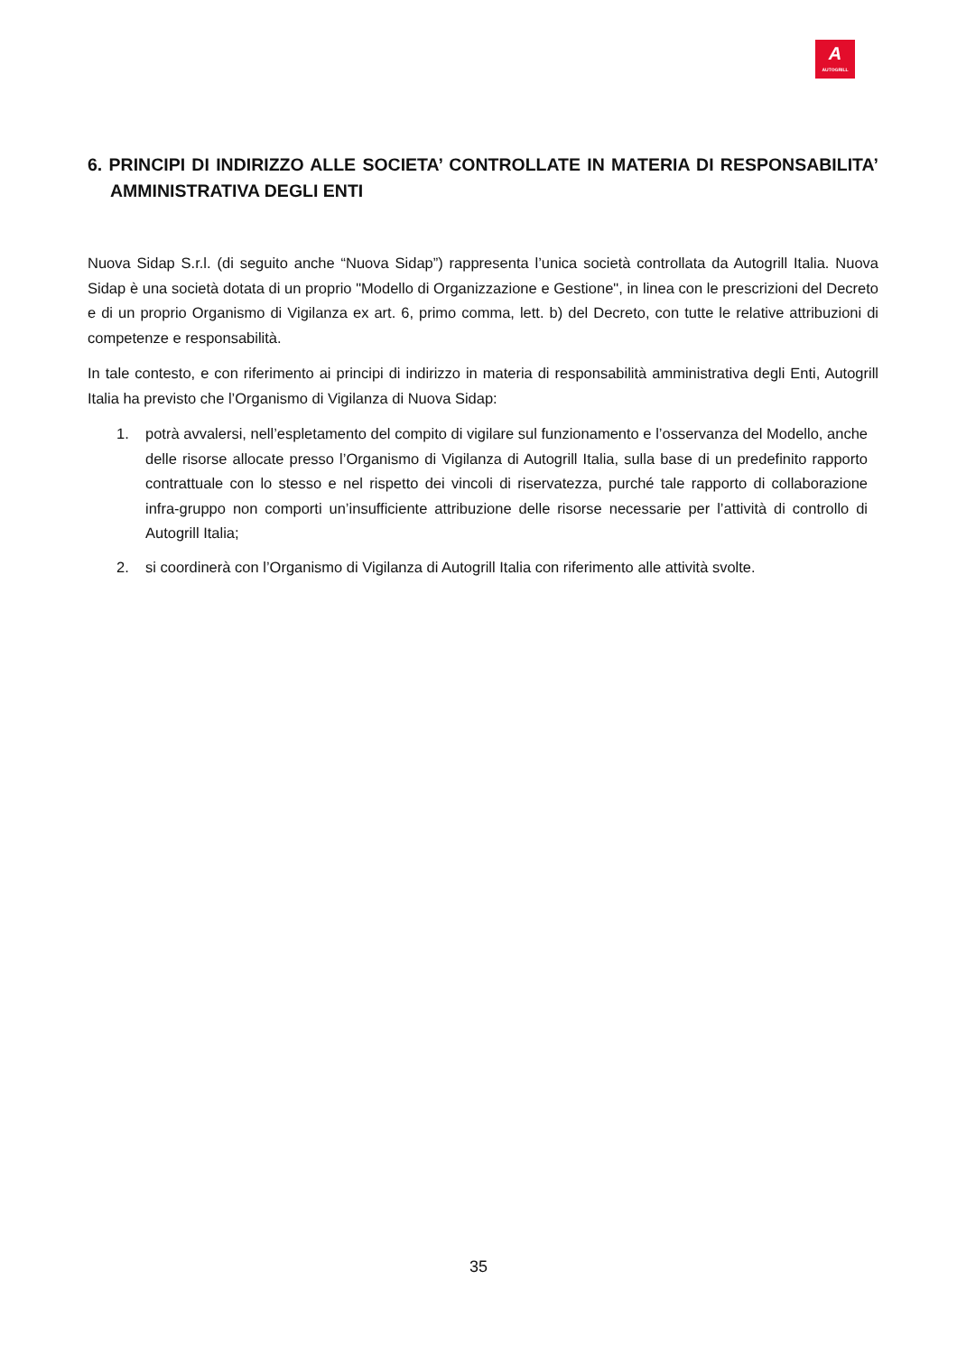A
AUTOGRILL
6. PRINCIPI DI INDIRIZZO ALLE SOCIETA’ CONTROLLATE IN MATERIA DI RESPONSABILITA’ AMMINISTRATIVA DEGLI ENTI
Nuova Sidap S.r.l. (di seguito anche “Nuova Sidap”) rappresenta l’unica società controllata da Autogrill Italia. Nuova Sidap è una società dotata di un proprio "Modello di Organizzazione e Gestione", in linea con le prescrizioni del Decreto e di un proprio Organismo di Vigilanza ex art. 6, primo comma, lett. b) del Decreto, con tutte le relative attribuzioni di competenze e responsabilità.
In tale contesto, e con riferimento ai principi di indirizzo in materia di responsabilità amministrativa degli Enti, Autogrill Italia ha previsto che l’Organismo di Vigilanza di Nuova Sidap:
1. potrà avvalersi, nell’espletamento del compito di vigilare sul funzionamento e l’osservanza del Modello, anche delle risorse allocate presso l’Organismo di Vigilanza di Autogrill Italia, sulla base di un predefinito rapporto contrattuale con lo stesso e nel rispetto dei vincoli di riservatezza, purché tale rapporto di collaborazione infra-gruppo non comporti un’insufficiente attribuzione delle risorse necessarie per l’attività di controllo di Autogrill Italia;
2. si coordinerà con l’Organismo di Vigilanza di Autogrill Italia con riferimento alle attività svolte.
35